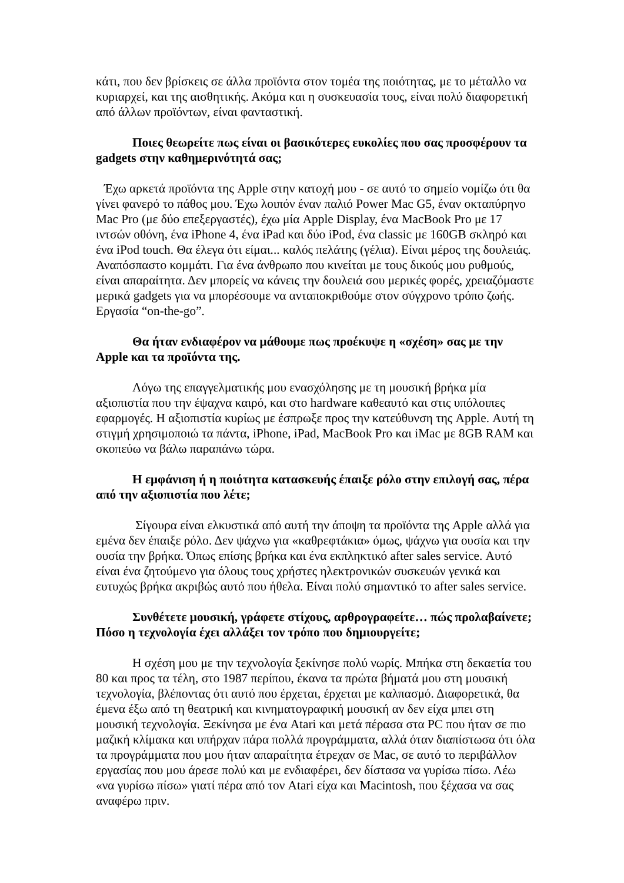κάτι, που δεν βρίσκεις σε άλλα προϊόντα στον τομέα της ποιότητας, με το μέταλλο να κυριαρχεί, και της αισθητικής. Ακόμα και η συσκευασία τους, είναι πολύ διαφορετική από άλλων προϊόντων, είναι φανταστική.
Ποιες θεωρείτε πως είναι οι βασικότερες ευκολίες που σας προσφέρουν τα gadgets στην καθημερινότητά σας;
Έχω αρκετά προϊόντα της Apple στην κατοχή μου - σε αυτό το σημείο νομίζω ότι θα γίνει φανερό το πάθος μου. Έχω λοιπόν έναν παλιό Power Mac G5, έναν οκταπύρηνο Mac Pro (με δύο επεξεργαστές), έχω μία Apple Display, ένα MacBook Pro με 17 ιντσών οθόνη, ένα iPhone 4, ένα iPad και δύο iPod, ένα classic με 160GB σκληρό και ένα iPod touch. Θα έλεγα ότι είμαι... καλός πελάτης (γέλια). Είναι μέρος της δουλειάς. Αναπόσπαστο κομμάτι. Για ένα άνθρωπο που κινείται με τους δικούς μου ρυθμούς, είναι απαραίτητα. Δεν μπορείς να κάνεις την δουλειά σου μερικές φορές, χρειαζόμαστε μερικά gadgets για να μπορέσουμε να ανταποκριθούμε στον σύγχρονο τρόπο ζωής. Εργασία “on-the-go”.
Θα ήταν ενδιαφέρον να μάθουμε πως προέκυψε η «σχέση» σας με την Apple και τα προϊόντα της.
Λόγω της επαγγελματικής μου ενασχόλησης με τη μουσική βρήκα μία αξιοπιστία που την έψαχνα καιρό, και στο hardware καθεαυτό και στις υπόλοιπες εφαρμογές. Η αξιοπιστία κυρίως με έσπρωξε προς την κατεύθυνση της Apple. Αυτή τη στιγμή χρησιμοποιώ τα πάντα, iPhone, iPad, MacBook Pro και iMac με 8GB RAM και σκοπεύω να βάλω παραπάνω τώρα.
Η εμφάνιση ή η ποιότητα κατασκευής έπαιξε ρόλο στην επιλογή σας, πέρα από την αξιοπιστία που λέτε;
Σίγουρα είναι ελκυστικά από αυτή την άποψη τα προϊόντα της Apple αλλά για εμένα δεν έπαιξε ρόλο. Δεν ψάχνω για «καθρεφτάκια» όμως, ψάχνω για ουσία και την ουσία την βρήκα. Όπως επίσης βρήκα και ένα εκπληκτικό after sales service. Αυτό είναι ένα ζητούμενο για όλους τους χρήστες ηλεκτρονικών συσκευών γενικά και ευτυχώς βρήκα ακριβώς αυτό που ήθελα. Είναι πολύ σημαντικό το after sales service.
Συνθέτετε μουσική, γράφετε στίχους, αρθρογραφείτε… πώς προλαβαίνετε; Πόσο η τεχνολογία έχει αλλάξει τον τρόπο που δημιουργείτε;
Η σχέση μου με την τεχνολογία ξεκίνησε πολύ νωρίς. Μπήκα στη δεκαετία του 80 και προς τα τέλη, στο 1987 περίπου, έκανα τα πρώτα βήματά μου στη μουσική τεχνολογία, βλέποντας ότι αυτό που έρχεται, έρχεται με καλπασμό. Διαφορετικά, θα έμενα έξω από τη θεατρική και κινηματογραφική μουσική αν δεν είχα μπει στη μουσική τεχνολογία. Ξεκίνησα με ένα Atari και μετά πέρασα στα PC που ήταν σε πιο μαζική κλίμακα και υπήρχαν πάρα πολλά προγράμματα, αλλά όταν διαπίστωσα ότι όλα τα προγράμματα που μου ήταν απαραίτητα έτρεχαν σε Mac, σε αυτό το περιβάλλον εργασίας που μου άρεσε πολύ και με ενδιαφέρει, δεν δίστασα να γυρίσω πίσω. Λέω «να γυρίσω πίσω» γιατί πέρα από τον Atari είχα και Macintosh, που ξέχασα να σας αναφέρω πριν.